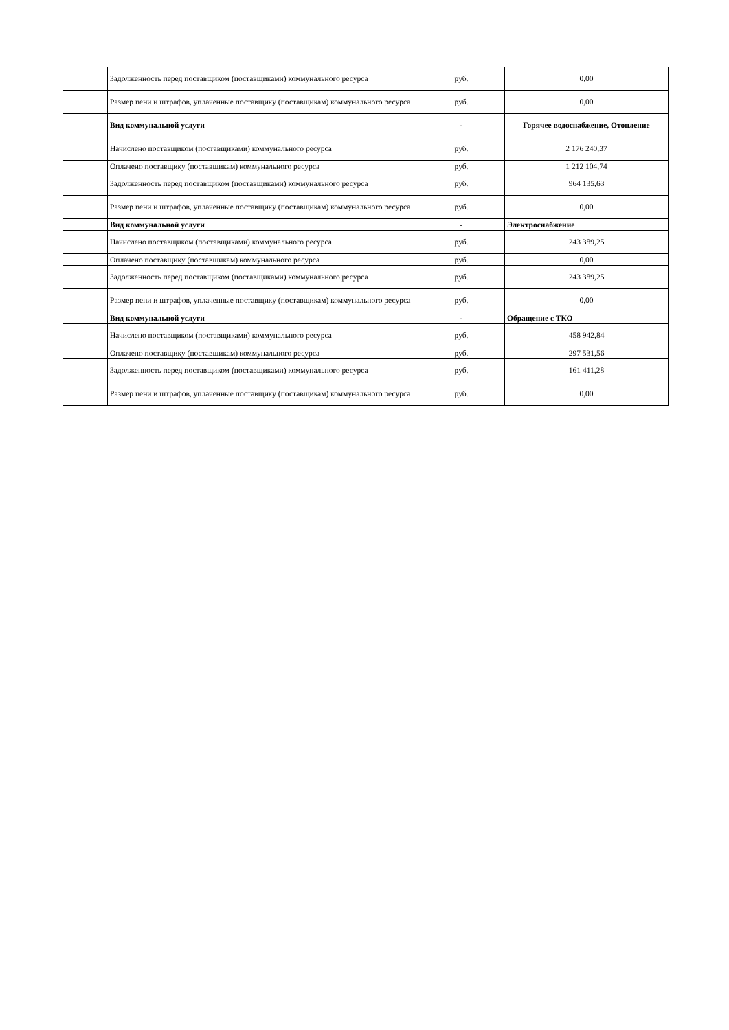| | Задолженность перед поставщиком (поставщиками) коммунального ресурса | руб. | 0,00 |
| | Размер пени и штрафов, уплаченные поставщику (поставщикам) коммунального ресурса | руб. | 0,00 |
| | Вид коммунальной услуги | - | Горячее водоснабжение, Отопление |
| | Начислено поставщиком (поставщиками) коммунального ресурса | руб. | 2 176 240,37 |
| | Оплачено поставщику (поставщикам) коммунального ресурса | руб. | 1 212 104,74 |
| | Задолженность перед поставщиком (поставщиками) коммунального ресурса | руб. | 964 135,63 |
| | Размер пени и штрафов, уплаченные поставщику (поставщикам) коммунального ресурса | руб. | 0,00 |
| | Вид коммунальной услуги | - | Электроснабжение |
| | Начислено поставщиком (поставщиками) коммунального ресурса | руб. | 243 389,25 |
| | Оплачено поставщику (поставщикам) коммунального ресурса | руб. | 0,00 |
| | Задолженность перед поставщиком (поставщиками) коммунального ресурса | руб. | 243 389,25 |
| | Размер пени и штрафов, уплаченные поставщику (поставщикам) коммунального ресурса | руб. | 0,00 |
| | Вид коммунальной услуги | - | Обращение с ТКО |
| | Начислено поставщиком (поставщиками) коммунального ресурса | руб. | 458 942,84 |
| | Оплачено поставщику (поставщикам) коммунального ресурса | руб. | 297 531,56 |
| | Задолженность перед поставщиком (поставщиками) коммунального ресурса | руб. | 161 411,28 |
| | Размер пени и штрафов, уплаченные поставщику (поставщикам) коммунального ресурса | руб. | 0,00 |